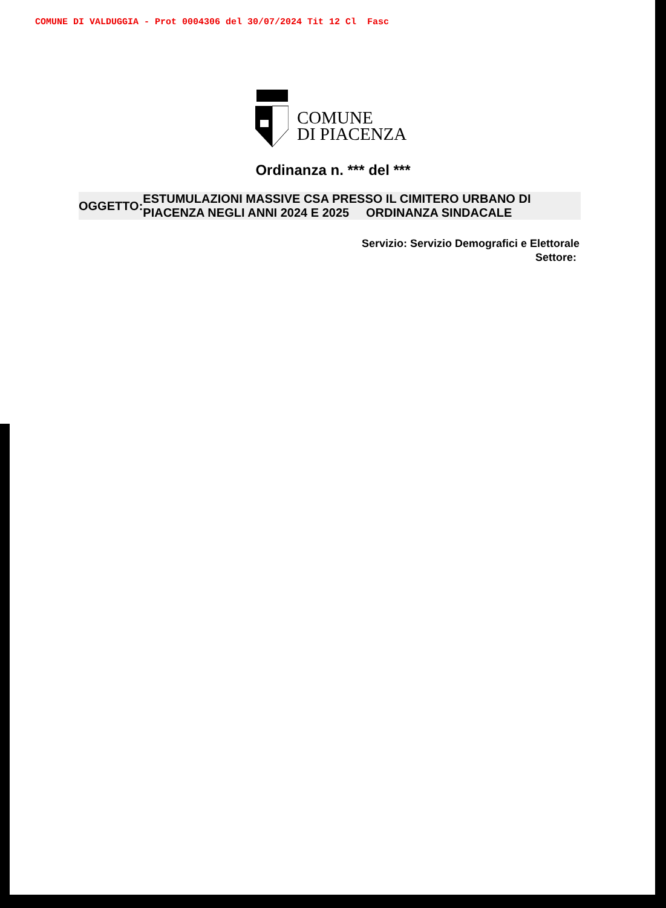COMUNE DI VALDUGGIA - Prot 0004306 del 30/07/2024 Tit 12 Cl Fasc
COMUNE
DI PIACENZA
Ordinanza n. *** del ***
OGGETTO:
ESTUMULAZIONI MASSIVE CSA PRESSO IL CIMITERO URBANO DI PIACENZA NEGLI ANNI 2024 E 2025 ORDINANZA SINDACALE
Servizio: Servizio Demografici e Elettorale
Settore: